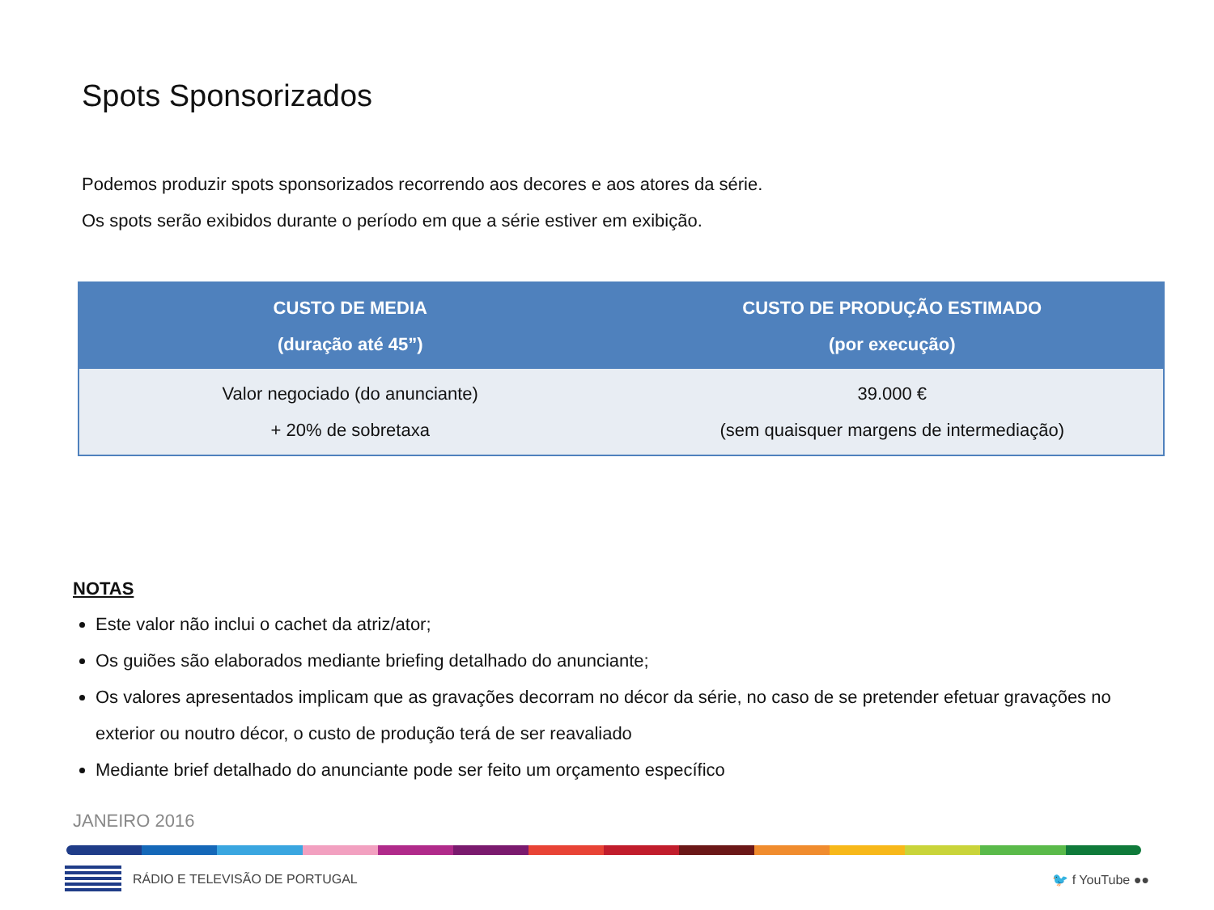Spots Sponsorizados
Podemos produzir spots sponsorizados recorrendo aos decores e aos atores da série.
Os spots serão exibidos durante o período em que a série estiver em exibição.
| CUSTO DE MEDIA (duração até 45”) | CUSTO DE PRODUÇÃO ESTIMADO (por execução) |
| --- | --- |
| Valor negociado (do anunciante) + 20% de sobretaxa | 39.000 € (sem quaisquer margens de intermediação) |
NOTAS
Este valor não inclui o cachet da atriz/ator;
Os guiões são elaborados mediante briefing detalhado do anunciante;
Os valores apresentados implicam que as gravações decorram no décor da série, no caso de se pretender efetuar gravações no exterior ou noutro décor, o custo de produção terá de ser reavaliado
Mediante brief detalhado do anunciante pode ser feito um orçamento específico
JANEIRO 2016
RÁDIO E TELEVISÃO DE PORTUGAL 🐦 f YouTube ●●